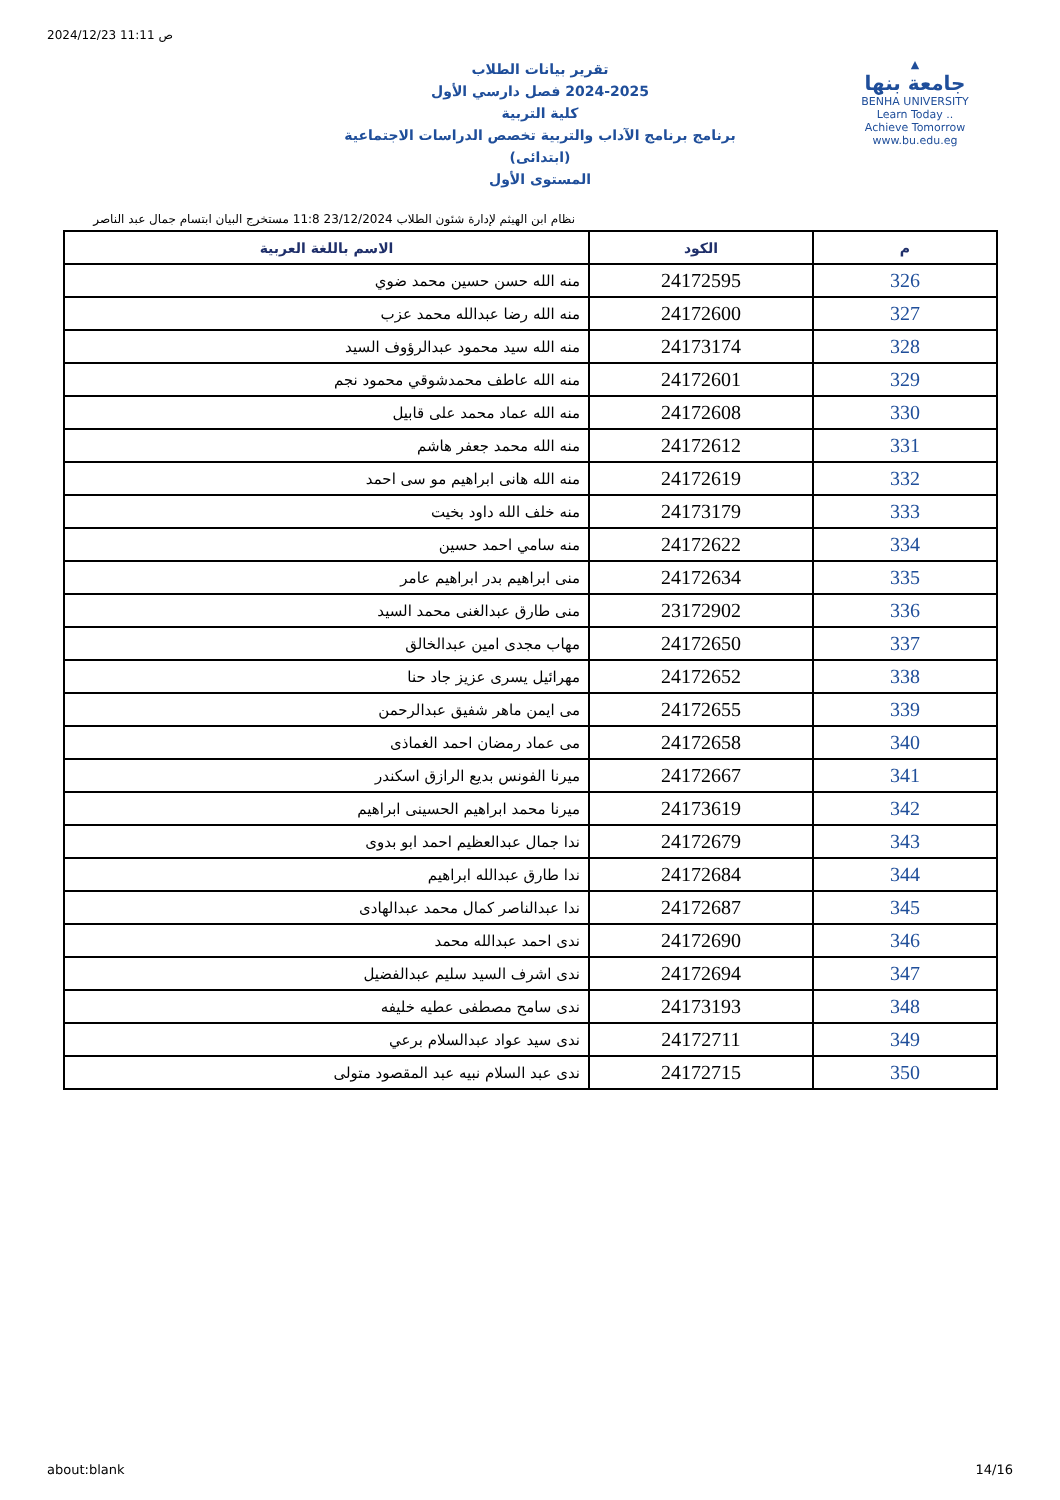2024/12/23 11:11 ص
تقرير بيانات الطلاب
2024-2025 فصل دارسي الأول
كلية التربية
برنامج برنامج الآداب والتربية تخصص الدراسات الاجتماعية (ابتدائى)
المستوى الأول
▲
جامعة بنها
BENHA UNIVERSITY
Learn Today .. Achieve Tomorrow
www.bu.edu.eg
نظام ابن الهيثم لإدارة شئون الطلاب 23/12/2024 11:8 مستخرج البيان ابتسام جمال عبد الناصر
| م | الكود | الاسم باللغة العربية |
| --- | --- | --- |
| 326 | 24172595 | منه الله حسن حسين محمد ضوي |
| 327 | 24172600 | منه الله رضا عبدالله محمد عزب |
| 328 | 24173174 | منه الله سيد محمود عبدالرؤوف السيد |
| 329 | 24172601 | منه الله عاطف محمدشوقي محمود نجم |
| 330 | 24172608 | منه الله عماد محمد على قابيل |
| 331 | 24172612 | منه الله محمد جعفر هاشم |
| 332 | 24172619 | منه الله هانى ابراهيم مو سى احمد |
| 333 | 24173179 | منه خلف الله داود بخيت |
| 334 | 24172622 | منه سامي احمد حسين |
| 335 | 24172634 | منى ابراهيم بدر ابراهيم عامر |
| 336 | 23172902 | منى طارق عبدالغنى محمد السيد |
| 337 | 24172650 | مهاب مجدى امين عبدالخالق |
| 338 | 24172652 | مهرائيل يسرى عزيز جاد حنا |
| 339 | 24172655 | مى ايمن ماهر شفيق عبدالرحمن |
| 340 | 24172658 | مى عماد رمضان احمد الغماذى |
| 341 | 24172667 | ميرنا الفونس بديع الرازق اسكندر |
| 342 | 24173619 | ميرنا محمد ابراهيم الحسينى ابراهيم |
| 343 | 24172679 | ندا جمال عبدالعظيم احمد ابو بدوى |
| 344 | 24172684 | ندا طارق عبدالله ابراهيم |
| 345 | 24172687 | ندا عبدالناصر كمال محمد عبدالهادى |
| 346 | 24172690 | ندى احمد عبدالله محمد |
| 347 | 24172694 | ندى اشرف السيد سليم عبدالفضيل |
| 348 | 24173193 | ندى سامح مصطفى عطيه خليفه |
| 349 | 24172711 | ندى سيد عواد عبدالسلام برعي |
| 350 | 24172715 | ندى عبد السلام نبيه عبد المقصود متولى |
about:blank 14/16